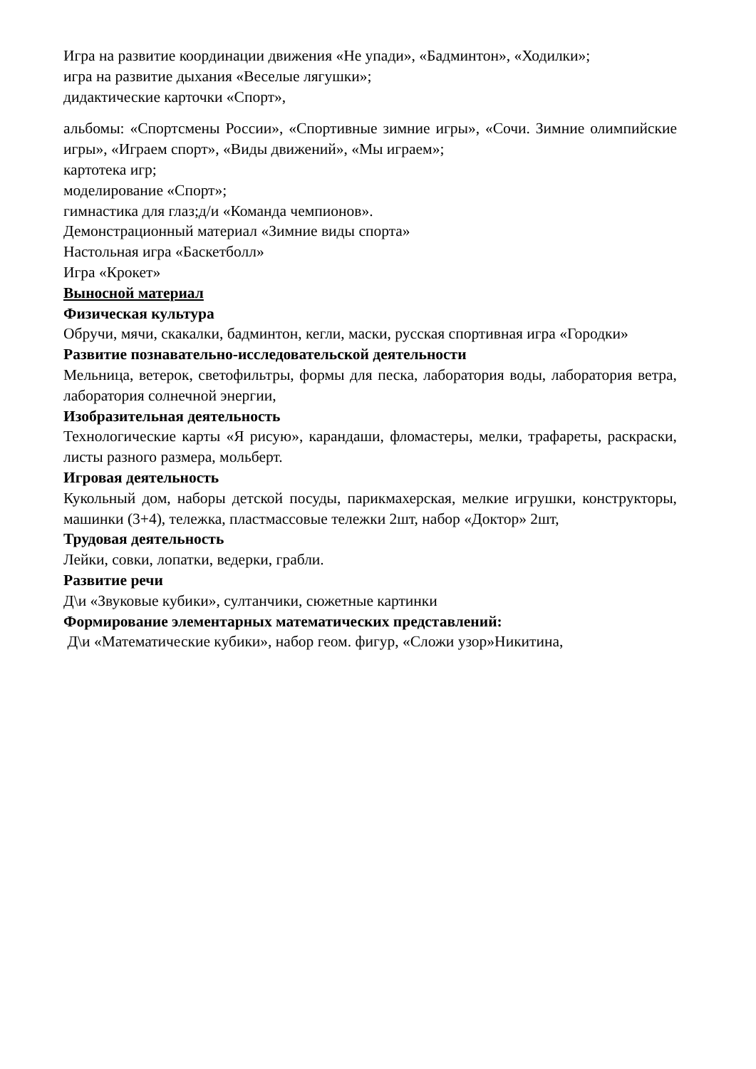Игра на развитие координации движения «Не упади», «Бадминтон», «Ходилки»;
игра на развитие дыхания «Веселые лягушки»;
дидактические карточки «Спорт»,
альбомы: «Спортсмены России», «Спортивные зимние игры», «Сочи. Зимние олимпийские игры», «Играем спорт», «Виды движений», «Мы играем»;
картотека игр;
моделирование «Спорт»;
гимнастика для глаз;д/и «Команда чемпионов».
Демонстрационный материал «Зимние виды спорта»
Настольная игра «Баскетболл»
Игра «Крокет»
Выносной материал
Физическая культура
Обручи, мячи, скакалки, бадминтон, кегли, маски, русская спортивная игра «Городки»
Развитие познавательно-исследовательской деятельности
Мельница, ветерок, светофильтры, формы для песка, лаборатория воды, лаборатория ветра, лаборатория солнечной энергии,
Изобразительная деятельность
Технологические карты «Я рисую», карандаши, фломастеры, мелки, трафареты, раскраски, листы разного размера, мольберт.
Игровая деятельность
Кукольный дом, наборы детской посуды, парикмахерская, мелкие игрушки, конструкторы, машинки (3+4), тележка, пластмассовые тележки 2шт, набор «Доктор» 2шт,
Трудовая деятельность
Лейки, совки, лопатки, ведерки, грабли.
Развитие речи
Д\и «Звуковые кубики», султанчики, сюжетные картинки
Формирование элементарных математических представлений:
Д\и «Математические кубики», набор геом. фигур, «Сложи узор»Никитина,